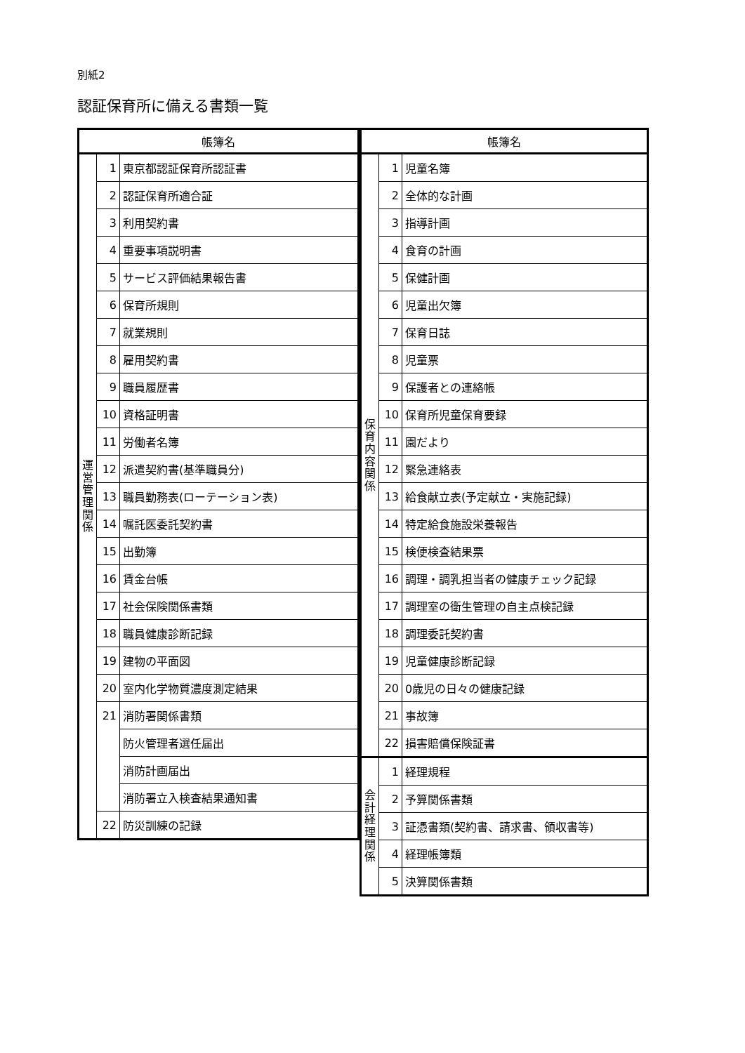別紙2
認証保育所に備える書類一覧
| 帳簿名 | | |
| --- | --- | --- |
| 運 営 管 理 関 係 | 1 | 東京都認証保育所認証書 |
| | 2 | 認証保育所適合証 |
| | 3 | 利用契約書 |
| | 4 | 重要事項説明書 |
| | 5 | サービス評価結果報告書 |
| | 6 | 保育所規則 |
| | 7 | 就業規則 |
| | 8 | 雇用契約書 |
| | 9 | 職員履歴書 |
| | 10 | 資格証明書 |
| | 11 | 労働者名簿 |
| | 12 | 派遣契約書(基準職員分) |
| | 13 | 職員勤務表(ローテーション表) |
| | 14 | 嘱託医委託契約書 |
| | 15 | 出勤簿 |
| | 16 | 賃金台帳 |
| | 17 | 社会保険関係書類 |
| | 18 | 職員健康診断記録 |
| | 19 | 建物の平面図 |
| | 20 | 室内化学物質濃度測定結果 |
| | 21 | 消防署関係書類 |
| | | 防火管理者選任届出 |
| | | 消防計画届出 |
| | | 消防署立入検査結果通知書 |
| | 22 | 防災訓練の記録 |
| 帳簿名 | | |
| --- | --- | --- |
| 保 育 内 容 関 係 | 1 | 児童名簿 |
| | 2 | 全体的な計画 |
| | 3 | 指導計画 |
| | 4 | 食育の計画 |
| | 5 | 保健計画 |
| | 6 | 児童出欠簿 |
| | 7 | 保育日誌 |
| | 8 | 児童票 |
| | 9 | 保護者との連絡帳 |
| | 10 | 保育所児童保育要録 |
| | 11 | 園だより |
| | 12 | 緊急連絡表 |
| | 13 | 給食献立表(予定献立・実施記録) |
| | 14 | 特定給食施設栄養報告 |
| | 15 | 検便検査結果票 |
| | 16 | 調理・調乳担当者の健康チェック記録 |
| | 17 | 調理室の衛生管理の自主点検記録 |
| | 18 | 調理委託契約書 |
| | 19 | 児童健康診断記録 |
| | 20 | 0歳児の日々の健康記録 |
| | 21 | 事故簿 |
| | 22 | 損害賠償保険証書 |
| 会 計 経 理 関 係 | 1 | 経理規程 |
| | 2 | 予算関係書類 |
| | 3 | 証憑書類(契約書、請求書、領収書等) |
| | 4 | 経理帳簿類 |
| | 5 | 決算関係書類 |